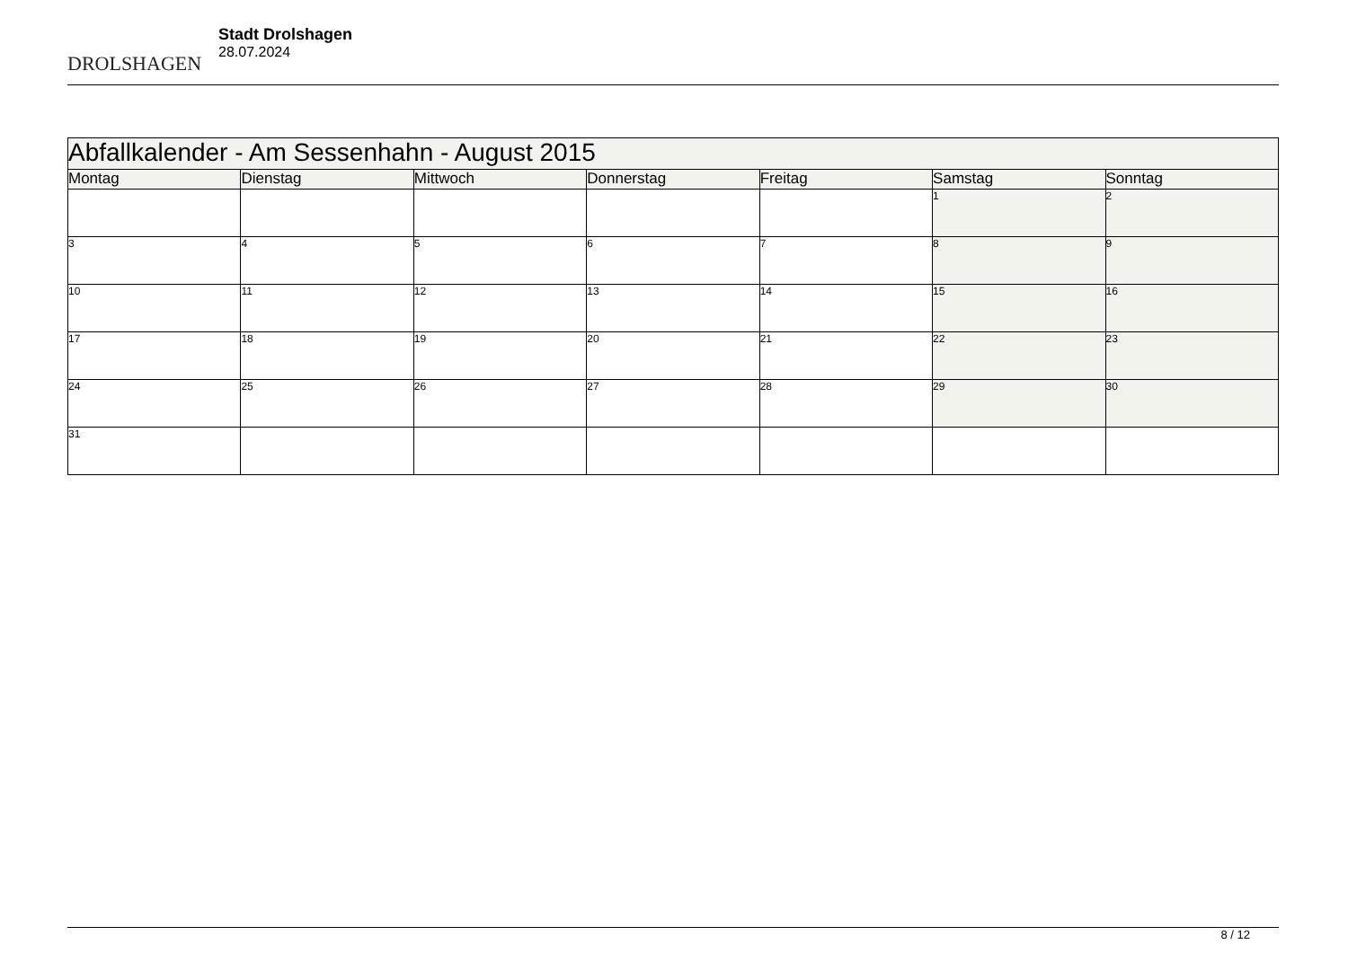DROLSHAGEN
Stadt Drolshagen
28.07.2024
| Abfallkalender - Am Sessenhahn - August 2015 | | | | | | |
| --- | --- | --- | --- | --- | --- | --- |
| Montag | Dienstag | Mittwoch | Donnerstag | Freitag | Samstag | Sonntag |
| | | | | | 1 | 2 |
| 3 | 4 | 5 | 6 | 7 | 8 | 9 |
| 10 | 11 | 12 | 13 | 14 | 15 | 16 |
| 17 | 18 | 19 | 20 | 21 | 22 | 23 |
| 24 | 25 | 26 | 27 | 28 | 29 | 30 |
| 31 | | | | | | |
8 / 12